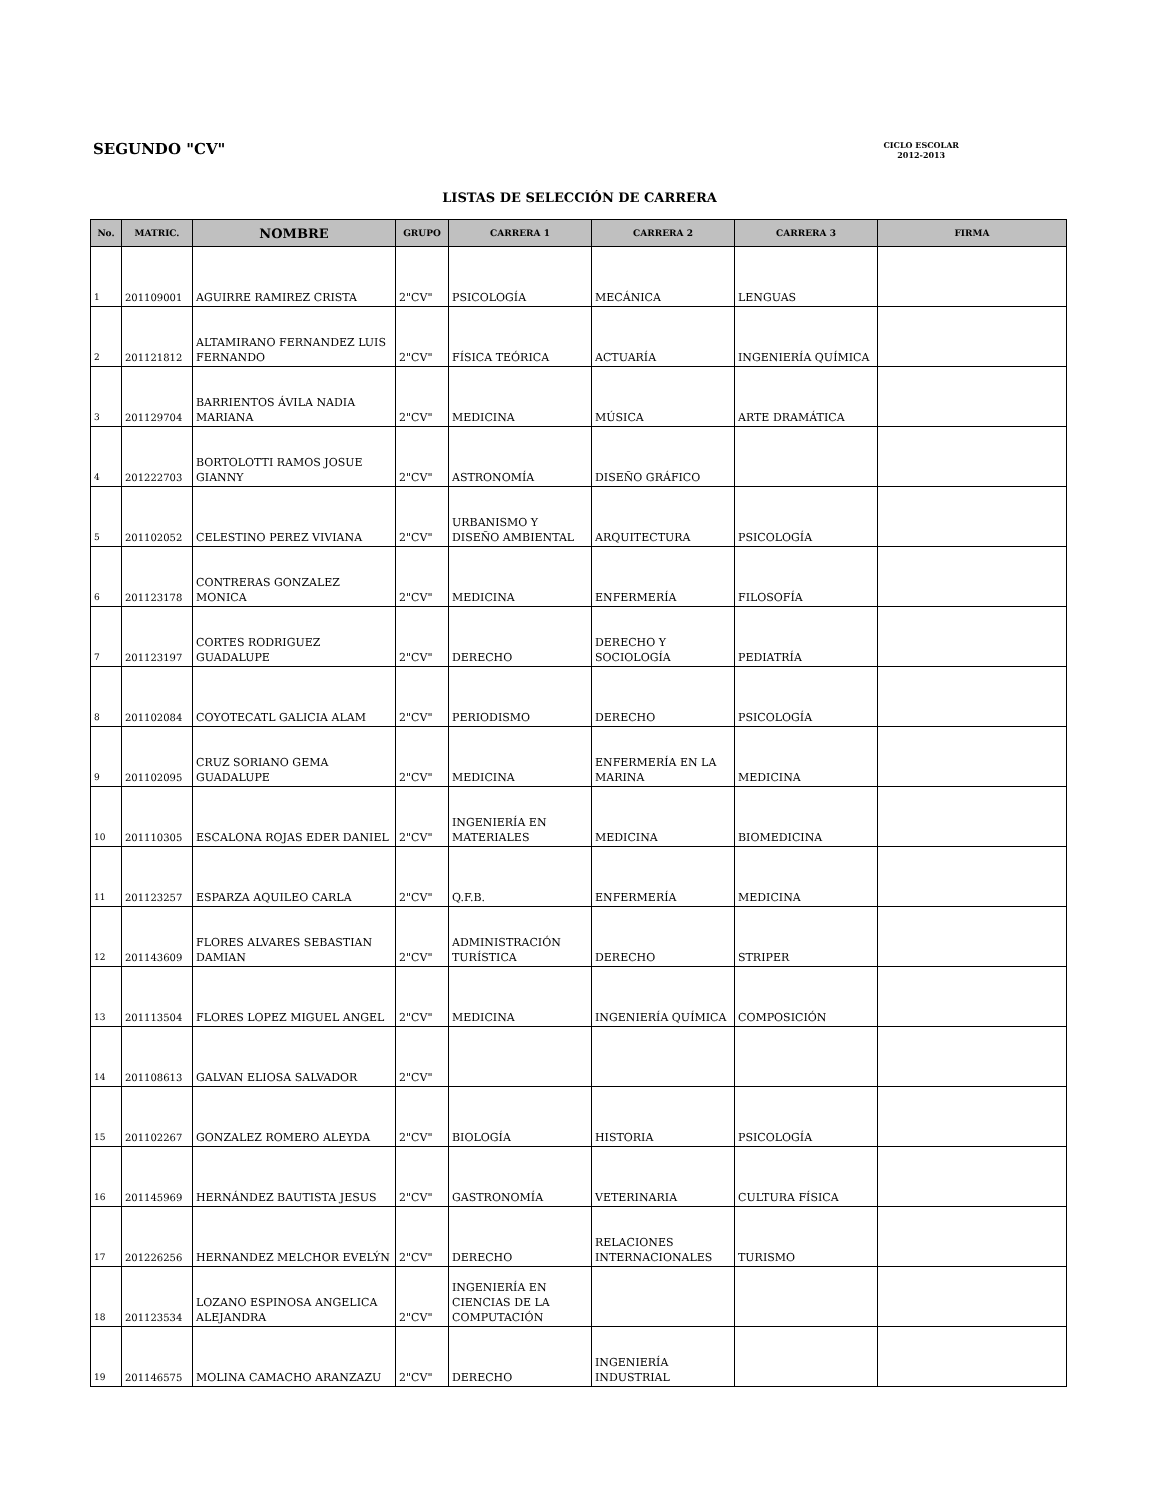SEGUNDO "CV"
CICLO ESCOLAR
2012-2013
LISTAS DE SELECCIÓN DE CARRERA
| No. | MATRIC. | NOMBRE | GRUPO | CARRERA 1 | CARRERA 2 | CARRERA 3 | FIRMA |
| --- | --- | --- | --- | --- | --- | --- | --- |
| 1 | 201109001 | AGUIRRE RAMIREZ CRISTA | 2"CV" | PSICOLOGÍA | MECÁNICA | LENGUAS | |
| 2 | 201121812 | ALTAMIRANO FERNANDEZ LUIS FERNANDO | 2"CV" | FÍSICA TEÓRICA | ACTUARÍA | INGENIERÍA QUÍMICA | |
| 3 | 201129704 | BARRIENTOS ÁVILA NADIA MARIANA | 2"CV" | MEDICINA | MÚSICA | ARTE DRAMÁTICA | |
| 4 | 201222703 | BORTOLOTTI RAMOS JOSUE GIANNY | 2"CV" | ASTRONOMÍA | DISEÑO GRÁFICO | | |
| 5 | 201102052 | CELESTINO PEREZ VIVIANA | 2"CV" | URBANISMO Y DISEÑO AMBIENTAL | ARQUITECTURA | PSICOLOGÍA | |
| 6 | 201123178 | CONTRERAS GONZALEZ MONICA | 2"CV" | MEDICINA | ENFERMERÍA | FILOSOFÍA | |
| 7 | 201123197 | CORTES RODRIGUEZ GUADALUPE | 2"CV" | DERECHO | DERECHO Y SOCIOLOGÍA | PEDIATRÍA | |
| 8 | 201102084 | COYOTECATL GALICIA ALAM | 2"CV" | PERIODISMO | DERECHO | PSICOLOGÍA | |
| 9 | 201102095 | CRUZ SORIANO GEMA GUADALUPE | 2"CV" | MEDICINA | ENFERMERÍA EN LA MARINA | MEDICINA | |
| 10 | 201110305 | ESCALONA ROJAS EDER DANIEL | 2"CV" | INGENIERÍA EN MATERIALES | MEDICINA | BIOMEDICINA | |
| 11 | 201123257 | ESPARZA AQUILEO CARLA | 2"CV" | Q.F.B. | ENFERMERÍA | MEDICINA | |
| 12 | 201143609 | FLORES ALVARES SEBASTIAN DAMIAN | 2"CV" | ADMINISTRACIÓN TURÍSTICA | DERECHO | STRIPER | |
| 13 | 201113504 | FLORES LOPEZ MIGUEL ANGEL | 2"CV" | MEDICINA | INGENIERÍA QUÍMICA | COMPOSICIÓN | |
| 14 | 201108613 | GALVAN ELIOSA SALVADOR | 2"CV" | | | | |
| 15 | 201102267 | GONZALEZ ROMERO ALEYDA | 2"CV" | BIOLOGÍA | HISTORIA | PSICOLOGÍA | |
| 16 | 201145969 | HERNÁNDEZ BAUTISTA JESUS | 2"CV" | GASTRONOMÍA | VETERINARIA | CULTURA FÍSICA | |
| 17 | 201226256 | HERNANDEZ MELCHOR EVELÝN | 2"CV" | DERECHO | RELACIONES INTERNACIONALES | TURISMO | |
| 18 | 201123534 | LOZANO ESPINOSA ANGELICA ALEJANDRA | 2"CV" | INGENIERÍA EN CIENCIAS DE LA COMPUTACIÓN | | | |
| 19 | 201146575 | MOLINA CAMACHO ARANZAZU | 2"CV" | DERECHO | INGENIERÍA INDUSTRIAL | | |